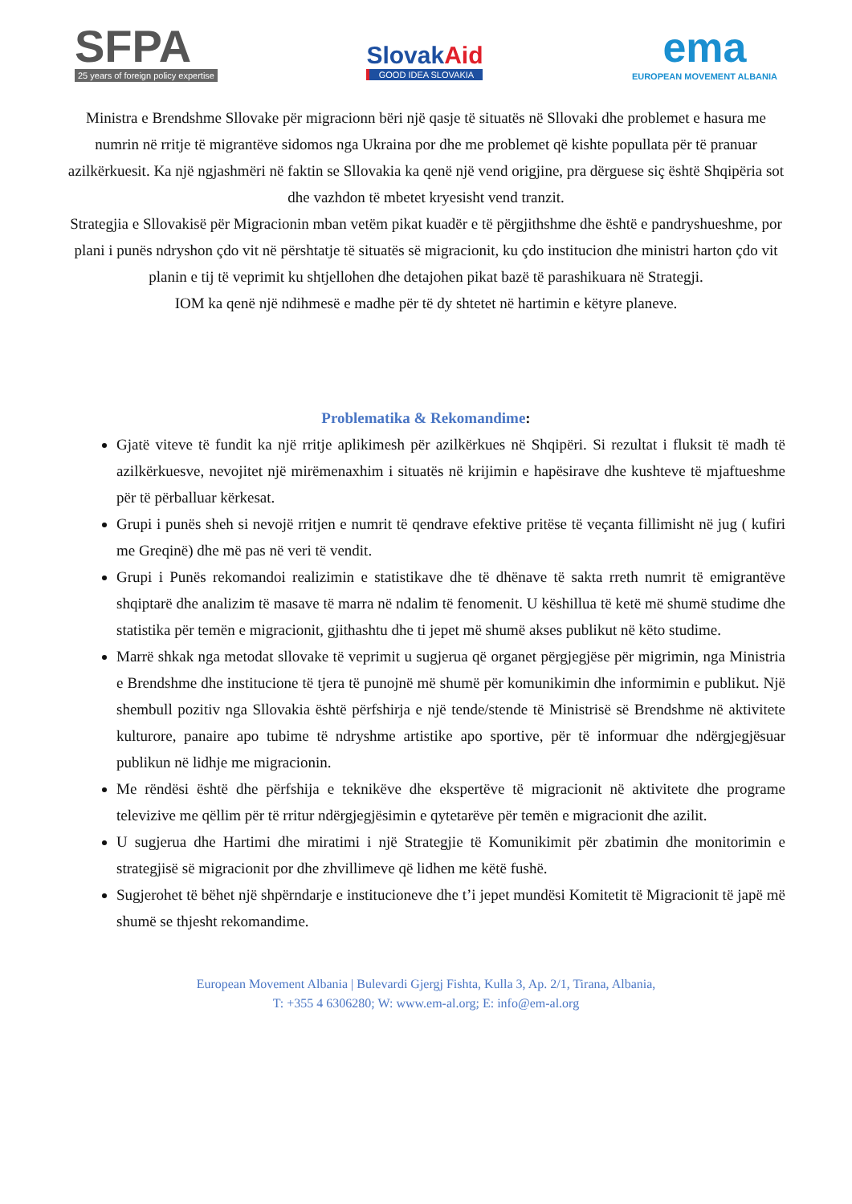SFPA
25 years of foreign policy expertise
SlovakAid
GOOD IDEA SLOVAKIA
ema
EUROPEAN MOVEMENT ALBANIA
Ministra e Brendshme Sllovake për migracionn bëri një qasje të situatës në Sllovaki dhe problemet e hasura me numrin në rritje të migrantëve sidomos nga Ukraina por dhe me problemet që kishte popullata për të pranuar azilkërkuesit. Ka një ngjashmëri në faktin se Sllovakia ka qenë një vend origjine, pra dërguese siç është Shqipëria sot dhe vazhdon të mbetet kryesisht vend tranzit.
Strategjia e Sllovakisë për Migracionin mban vetëm pikat kuadër e të përgjithshme dhe është e pandryshueshme, por plani i punës ndryshon çdo vit në përshtatje të situatës së migracionit, ku çdo institucion dhe ministri harton çdo vit planin e tij të veprimit ku shtjellohen dhe detajohen pikat bazë të parashikuara në Strategji.
IOM ka qenë një ndihmesë e madhe për të dy shtetet në hartimin e këtyre planeve.
Problematika & Rekomandime:
Gjatë viteve të fundit ka një rritje aplikimesh për azilkërkues në Shqipëri. Si rezultat i fluksit të madh të azilkërkuesve, nevojitet një mirëmenaxhim i situatës në krijimin e hapësirave dhe kushteve të mjaftueshme për të përballuar kërkesat.
Grupi i punës sheh si nevojë rritjen e numrit të qendrave efektive pritëse të veçanta fillimisht në jug ( kufiri me Greqinë) dhe më pas në veri të vendit.
Grupi i Punës rekomandoi realizimin e statistikave dhe të dhënave të sakta rreth numrit të emigrantëve shqiptarë dhe analizim të masave të marra në ndalim të fenomenit. U këshillua të ketë më shumë studime dhe statistika për temën e migracionit, gjithashtu dhe ti jepet më shumë akses publikut në këto studime.
Marrë shkak nga metodat sllovake të veprimit u sugjerua që organet përgjegjëse për migrimin, nga Ministria e Brendshme dhe institucione të tjera të punojnë më shumë për komunikimin dhe informimin e publikut. Një shembull pozitiv nga Sllovakia është përfshirja e një tende/stende të Ministrisë së Brendshme në aktivitete kulturore, panaire apo tubime të ndryshme artistike apo sportive, për të informuar dhe ndërgjegjësuar publikun në lidhje me migracionin.
Me rëndësi është dhe përfshija e teknikëve dhe ekspertëve të migracionit në aktivitete dhe programe televizive me qëllim për të rritur ndërgjegjësimin e qytetarëve për temën e migracionit dhe azilit.
U sugjerua dhe Hartimi dhe miratimi i një Strategjie të Komunikimit për zbatimin dhe monitorimin e strategjisë së migracionit por dhe zhvillimeve që lidhen me këtë fushë.
Sugjerohet të bëhet një shpërndarje e institucioneve dhe t’i jepet mundësi Komitetit të Migracionit të japë më shumë se thjesht rekomandime.
European Movement Albania | Bulevardi Gjergj Fishta, Kulla 3, Ap. 2/1, Tirana, Albania,
T: +355 4 6306280; W: www.em-al.org; E: info@em-al.org